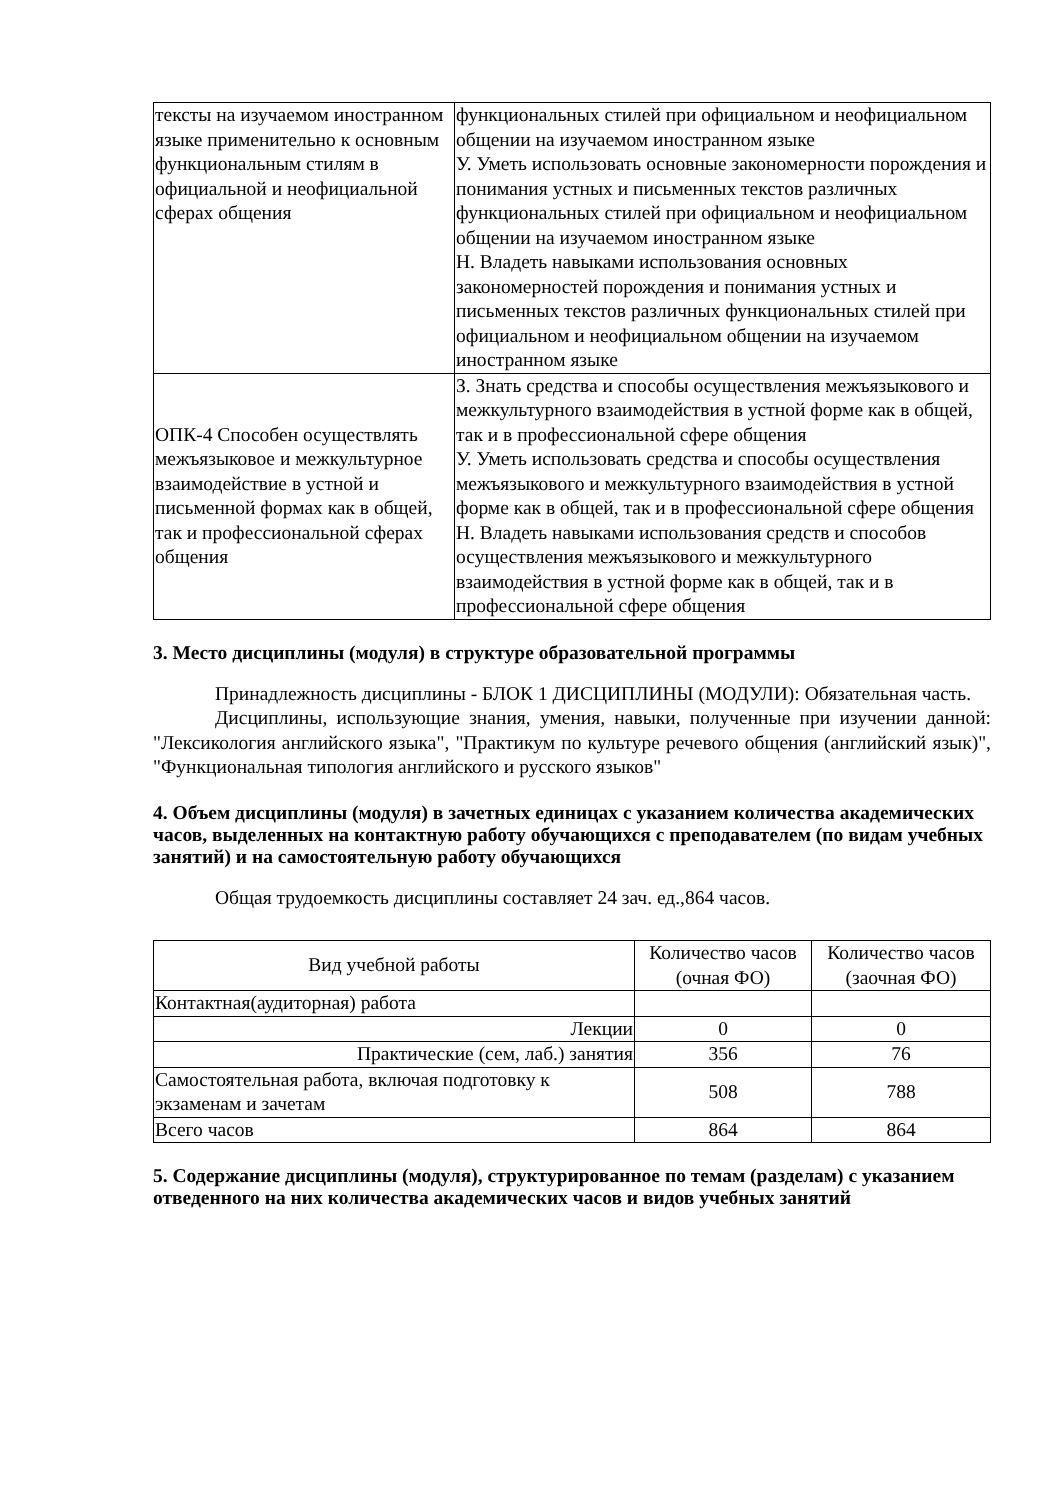| тексты на изучаемом иностранном языке применительно к основным функциональным стилям в официальной и неофициальной сферах общения | функциональных стилей при официальном и неофициальном общении на изучаемом иностранном языке У. Уметь использовать основные закономерности порождения и понимания устных и письменных текстов различных функциональных стилей при официальном и неофициальном общении на изучаемом иностранном языке Н. Владеть навыками использования основных закономерностей порождения и понимания устных и письменных текстов различных функциональных стилей при официальном и неофициальном общении на изучаемом иностранном языке |
| ОПК-4 Способен осуществлять межъязыковое и межкультурное взаимодействие в устной и письменной формах как в общей, так и профессиональной сферах общения | З. Знать средства и способы осуществления межъязыкового и межкультурного взаимодействия в устной форме как в общей, так и в профессиональной сфере общения У. Уметь использовать средства и способы осуществления межъязыкового и межкультурного взаимодействия в устной форме как в общей, так и в профессиональной сфере общения Н. Владеть навыками использования средств и способов осуществления межъязыкового и межкультурного взаимодействия в устной форме как в общей, так и в профессиональной сфере общения |
3. Место дисциплины (модуля) в структуре образовательной программы
Принадлежность дисциплины - БЛОК 1 ДИСЦИПЛИНЫ (МОДУЛИ): Обязательная часть.
Дисциплины, использующие знания, умения, навыки, полученные при изучении данной: "Лексикология английского языка", "Практикум по культуре речевого общения (английский язык)", "Функциональная типология английского и русского языков"
4. Объем дисциплины (модуля) в зачетных единицах с указанием количества академических часов, выделенных на контактную работу обучающихся с преподавателем (по видам учебных занятий) и на самостоятельную работу обучающихся
Общая трудоемкость дисциплины составляет 24 зач. ед.,864 часов.
| Вид учебной работы | Количество часов (очная ФО) | Количество часов (заочная ФО) |
| Контактная(аудиторная) работа | | |
| Лекции | 0 | 0 |
| Практические (сем, лаб.) занятия | 356 | 76 |
| Самостоятельная работа, включая подготовку к экзаменам и зачетам | 508 | 788 |
| Всего часов | 864 | 864 |
5. Содержание дисциплины (модуля), структурированное по темам (разделам) с указанием отведенного на них количества академических часов и видов учебных занятий